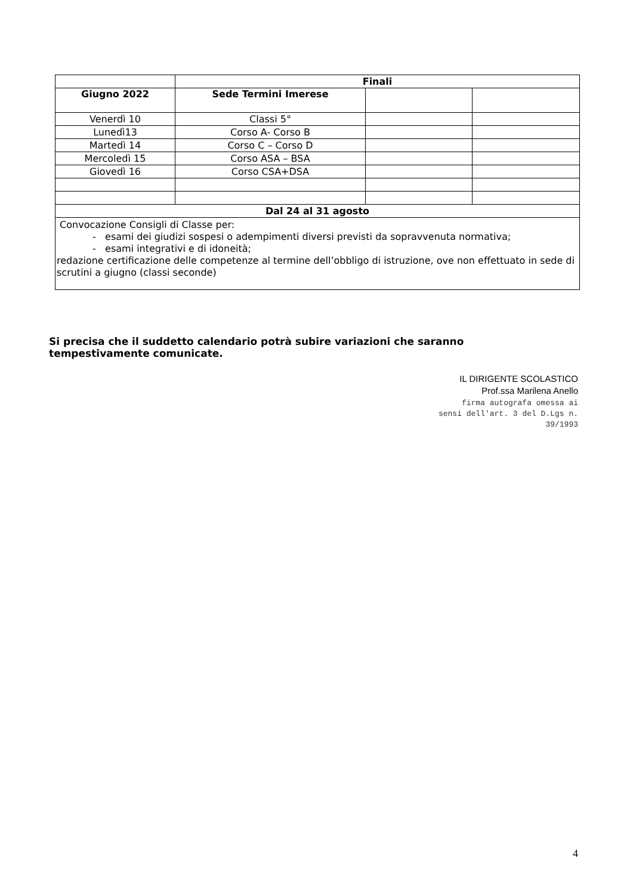| | Finali | | |
| --- | --- | --- | --- |
| Giugno 2022 | Sede Termini Imerese | | |
| Venerdì 10 | Classi 5° | | |
| Lunedì13 | Corso A- Corso B | | |
| Martedì 14 | Corso C – Corso D | | |
| Mercoledì 15 | Corso ASA – BSA | | |
| Giovedì 16 | Corso CSA+DSA | | |
| Dal 24 al 31 agosto | | | |
| Convocazione Consigli di Classe per: - esami dei giudizi sospesi o adempimenti diversi previsti da sopravvenuta normativa; - esami integrativi e di idoneità; redazione certificazione delle competenze al termine dell’obbligo di istruzione, ove non effettuato in sede di scrutini a giugno (classi seconde) | | | |
Si precisa che il suddetto calendario potrà subire variazioni che saranno tempestivamente comunicate.
IL DIRIGENTE SCOLASTICO
Prof.ssa Marilena Anello
firma autografa omessa ai
sensi dell'art. 3 del D.Lgs n.
39/1993
4